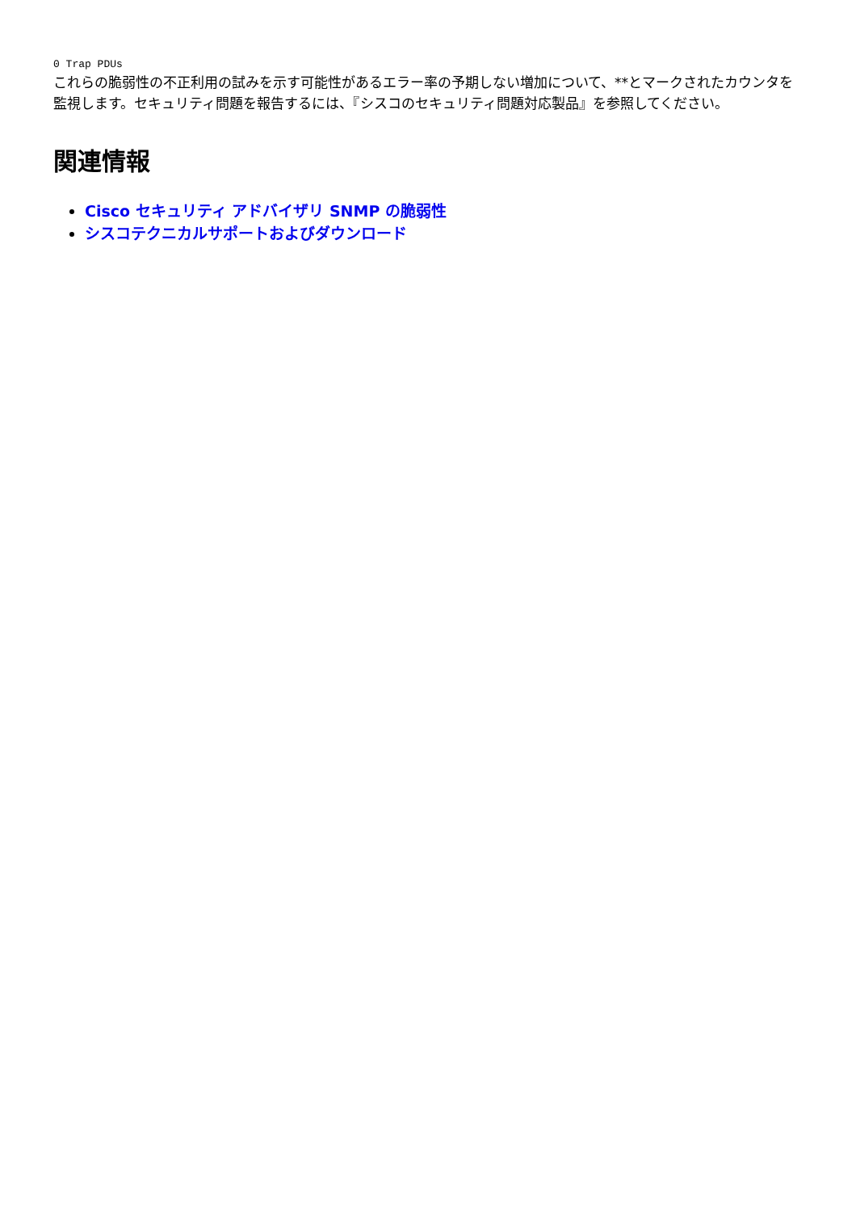0 Trap PDUs
これらの脆弱性の不正利用の試みを示す可能性があるエラー率の予期しない増加について、**とマークされたカウンタを監視します。セキュリティ問題を報告するには、『シスコのセキュリティ問題対応製品』を参照してください。
関連情報
Cisco セキュリティ アドバイザリ SNMP の脆弱性
シスコテクニカルサポートおよびダウンロード